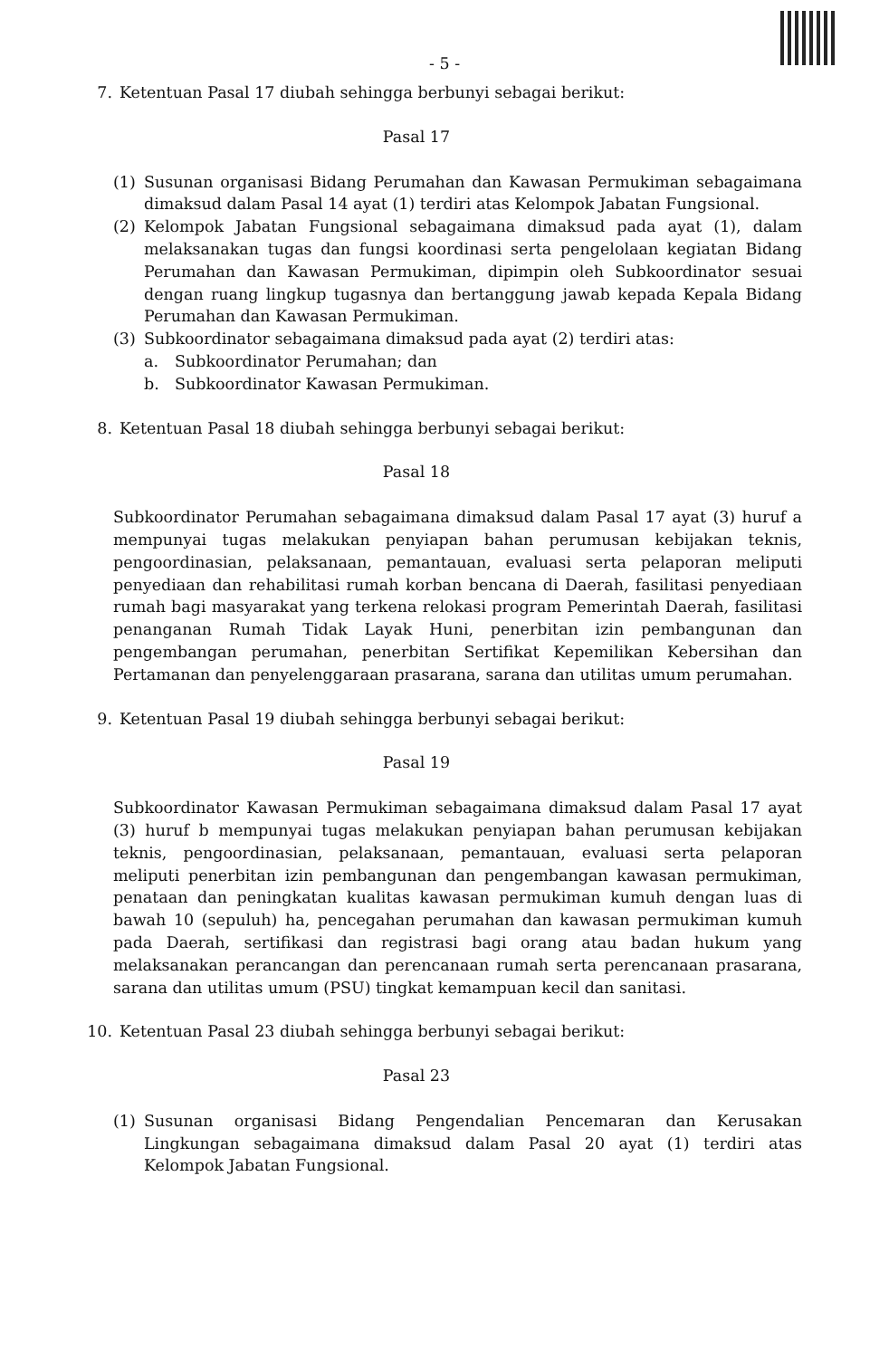- 5 -
7. Ketentuan Pasal 17 diubah sehingga berbunyi sebagai berikut:
Pasal 17
(1) Susunan organisasi Bidang Perumahan dan Kawasan Permukiman sebagaimana dimaksud dalam Pasal 14 ayat (1) terdiri atas Kelompok Jabatan Fungsional.
(2) Kelompok Jabatan Fungsional sebagaimana dimaksud pada ayat (1), dalam melaksanakan tugas dan fungsi koordinasi serta pengelolaan kegiatan Bidang Perumahan dan Kawasan Permukiman, dipimpin oleh Subkoordinator sesuai dengan ruang lingkup tugasnya dan bertanggung jawab kepada Kepala Bidang Perumahan dan Kawasan Permukiman.
(3) Subkoordinator sebagaimana dimaksud pada ayat (2) terdiri atas:
a. Subkoordinator Perumahan; dan
b. Subkoordinator Kawasan Permukiman.
8. Ketentuan Pasal 18 diubah sehingga berbunyi sebagai berikut:
Pasal 18
Subkoordinator Perumahan sebagaimana dimaksud dalam Pasal 17 ayat (3) huruf a mempunyai tugas melakukan penyiapan bahan perumusan kebijakan teknis, pengoordinasian, pelaksanaan, pemantauan, evaluasi serta pelaporan meliputi penyediaan dan rehabilitasi rumah korban bencana di Daerah, fasilitasi penyediaan rumah bagi masyarakat yang terkena relokasi program Pemerintah Daerah, fasilitasi penanganan Rumah Tidak Layak Huni, penerbitan izin pembangunan dan pengembangan perumahan, penerbitan Sertifikat Kepemilikan Kebersihan dan Pertamanan dan penyelenggaraan prasarana, sarana dan utilitas umum perumahan.
9. Ketentuan Pasal 19 diubah sehingga berbunyi sebagai berikut:
Pasal 19
Subkoordinator Kawasan Permukiman sebagaimana dimaksud dalam Pasal 17 ayat (3) huruf b mempunyai tugas melakukan penyiapan bahan perumusan kebijakan teknis, pengoordinasian, pelaksanaan, pemantauan, evaluasi serta pelaporan meliputi penerbitan izin pembangunan dan pengembangan kawasan permukiman, penataan dan peningkatan kualitas kawasan permukiman kumuh dengan luas di bawah 10 (sepuluh) ha, pencegahan perumahan dan kawasan permukiman kumuh pada Daerah, sertifikasi dan registrasi bagi orang atau badan hukum yang melaksanakan perancangan dan perencanaan rumah serta perencanaan prasarana, sarana dan utilitas umum (PSU) tingkat kemampuan kecil dan sanitasi.
10. Ketentuan Pasal 23 diubah sehingga berbunyi sebagai berikut:
Pasal 23
(1) Susunan organisasi Bidang Pengendalian Pencemaran dan Kerusakan Lingkungan sebagaimana dimaksud dalam Pasal 20 ayat (1) terdiri atas Kelompok Jabatan Fungsional.